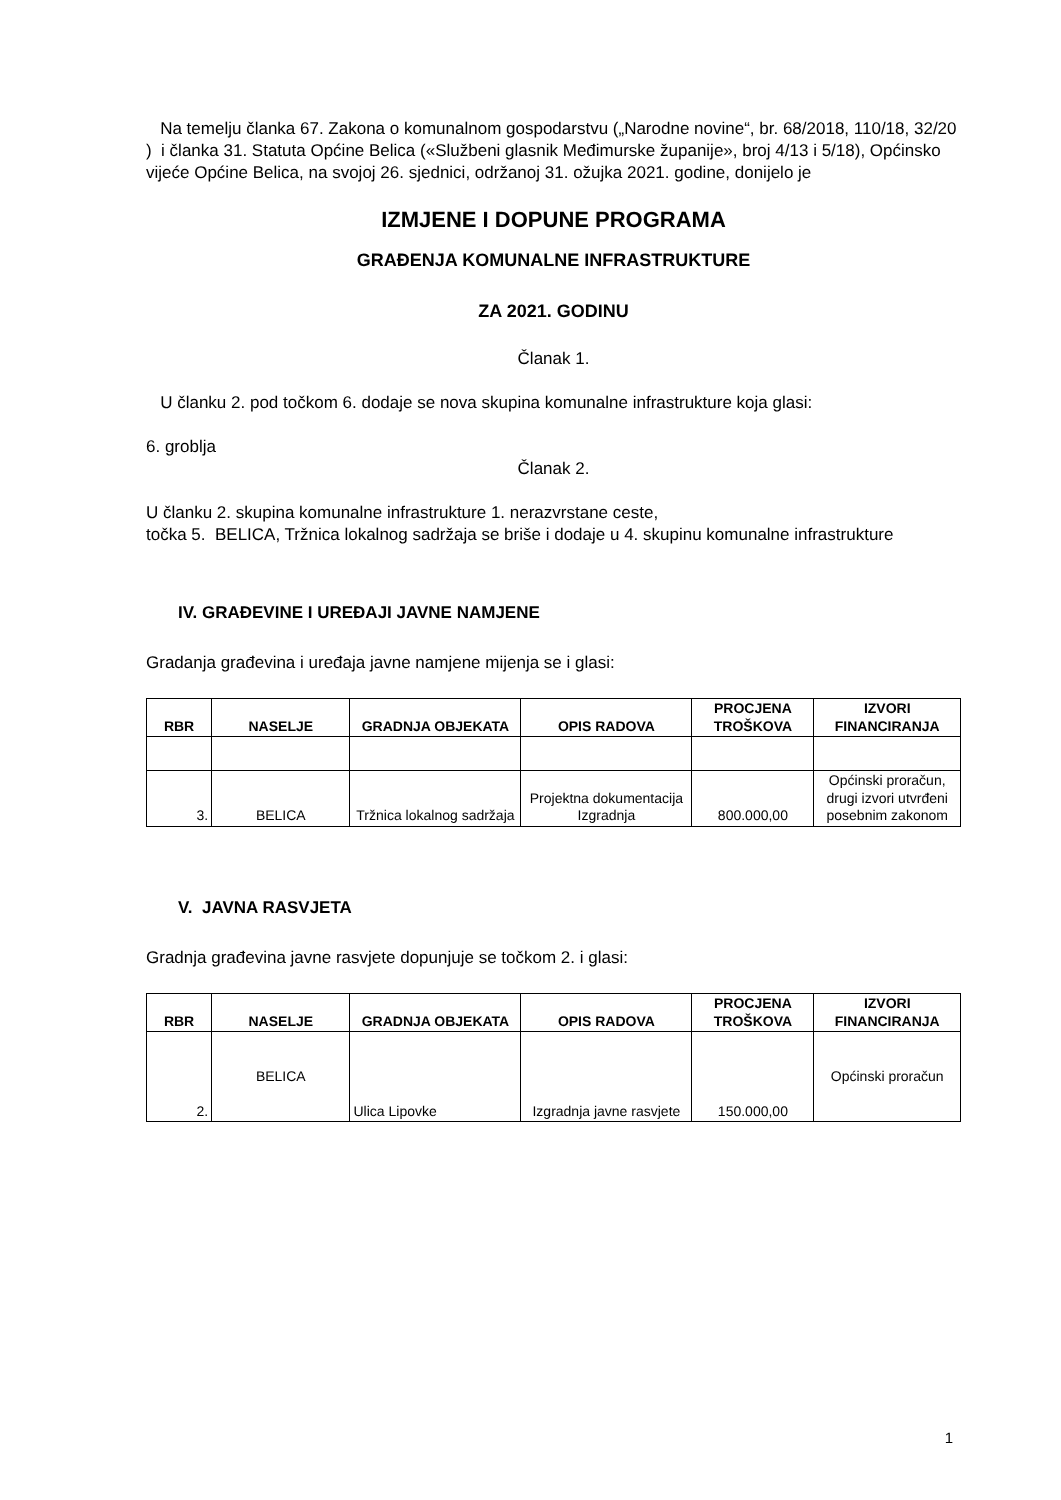Na temelju članka 67. Zakona o komunalnom gospodarstvu („Narodne novine“, br. 68/2018, 110/18, 32/20 ) i članka 31. Statuta Općine Belica («Službeni glasnik Međimurske županije», broj 4/13 i 5/18), Općinsko vijeće Općine Belica, na svojoj 26. sjednici, održanoj 31. ožujka 2021. godine, donijelo je
IZMJENE I DOPUNE PROGRAMA
GRAĐENJA KOMUNALNE INFRASTRUKTURE
ZA 2021. GODINU
Članak 1.
U članku 2. pod točkom 6. dodaje se nova skupina komunalne infrastrukture koja glasi:
6. groblja
Članak 2.
U članku 2. skupina komunalne infrastrukture 1. nerazvrstane ceste,
točka 5. BELICA, Tržnica lokalnog sadržaja se briše i dodaje u 4. skupinu komunalne infrastrukture
IV. GRAĐEVINE I UREĐAJI JAVNE NAMJENE
Gradanja građevina i uređaja javne namjene mijenja se i glasi:
| RBR | NASELJE | GRADNJA OBJEKATA | OPIS RADOVA | PROCJENA TROŠKOVA | IZVORI FINANCIRANJA |
| --- | --- | --- | --- | --- | --- |
| 3. | BELICA | Tržnica lokalnog sadržaja | Projektna dokumentacija Izgradnja | 800.000,00 | Općinski proračun, drugi izvori utvrđeni posebnim zakonom |
V. JAVNA RASVJETA
Gradnja građevina javne rasvjete dopunjuje se točkom 2. i glasi:
| RBR | NASELJE | GRADNJA OBJEKATA | OPIS RADOVA | PROCJENA TROŠKOVA | IZVORI FINANCIRANJA |
| --- | --- | --- | --- | --- | --- |
| 2. | BELICA | Ulica Lipovke | Izgradnja javne rasvjete | 150.000,00 | Općinski proračun |
1